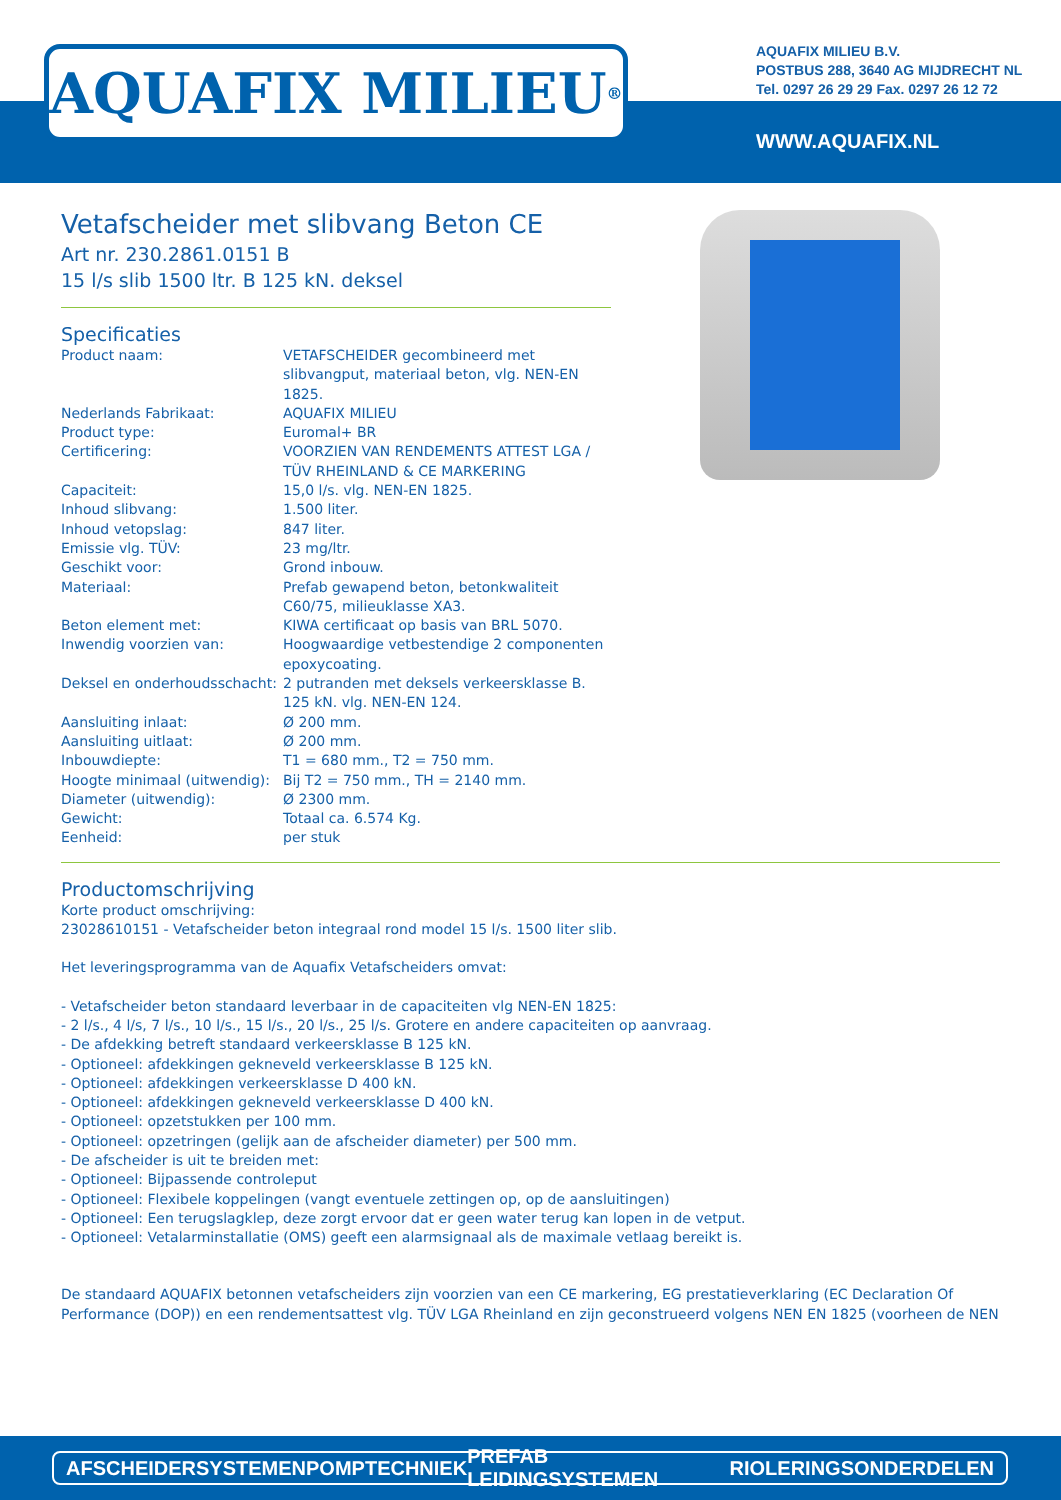AQUAFIX MILIEU<sup>®</sup>
AQUAFIX MILIEU B.V.
POSTBUS 288, 3640 AG MIJDRECHT NL
Tel. 0297 26 29 29 Fax. 0297 26 12 72
WWW.AQUAFIX.NL
Vetafscheider met slibvang Beton CE
Art nr. 230.2861.0151 B
15 l/s slib 1500 ltr. B 125 kN. deksel
Specificaties
| Product naam: | VETAFSCHEIDER gecombineerd met slibvangput, materiaal beton, vlg. NEN-EN 1825. |
| Nederlands Fabrikaat: | AQUAFIX MILIEU |
| Product type: | Euromal+ BR |
| Certificering: | VOORZIEN VAN RENDEMENTS ATTEST LGA / TÜV RHEINLAND & CE MARKERING |
| Capaciteit: | 15,0 l/s. vlg. NEN-EN 1825. |
| Inhoud slibvang: | 1.500 liter. |
| Inhoud vetopslag: | 847 liter. |
| Emissie vlg. TÜV: | 23 mg/ltr. |
| Geschikt voor: | Grond inbouw. |
| Materiaal: | Prefab gewapend beton, betonkwaliteit C60/75, milieuklasse XA3. |
| Beton element met: | KIWA certificaat op basis van BRL 5070. |
| Inwendig voorzien van: | Hoogwaardige vetbestendige 2 componenten epoxycoating. |
| Deksel en onderhoudsschacht: | 2 putranden met deksels verkeersklasse B. 125 kN. vlg. NEN-EN 124. |
| Aansluiting inlaat: | Ø 200 mm. |
| Aansluiting uitlaat: | Ø 200 mm. |
| Inbouwdiepte: | T1 = 680 mm., T2 = 750 mm. |
| Hoogte minimaal (uitwendig): | Bij T2 = 750 mm., TH = 2140 mm. |
| Diameter (uitwendig): | Ø 2300 mm. |
| Gewicht: | Totaal ca. 6.574 Kg. |
| Eenheid: | per stuk |
Productomschrijving
Korte product omschrijving:
23028610151 - Vetafscheider beton integraal rond model 15 l/s. 1500 liter slib.
Het leveringsprogramma van de Aquafix Vetafscheiders omvat:
- Vetafscheider beton standaard leverbaar in de capaciteiten vlg NEN-EN 1825:
- 2 l/s., 4 l/s, 7 l/s., 10 l/s., 15 l/s., 20 l/s., 25 l/s. Grotere en andere capaciteiten op aanvraag.
- De afdekking betreft standaard verkeersklasse B 125 kN.
- Optioneel: afdekkingen gekneveld verkeersklasse B 125 kN.
- Optioneel: afdekkingen verkeersklasse D 400 kN.
- Optioneel: afdekkingen gekneveld verkeersklasse D 400 kN.
- Optioneel: opzetstukken per 100 mm.
- Optioneel: opzetringen (gelijk aan de afscheider diameter) per 500 mm.
- De afscheider is uit te breiden met:
- Optioneel: Bijpassende controleput
- Optioneel: Flexibele koppelingen (vangt eventuele zettingen op, op de aansluitingen)
- Optioneel: Een terugslagklep, deze zorgt ervoor dat er geen water terug kan lopen in de vetput.
- Optioneel: Vetalarminstallatie (OMS) geeft een alarmsignaal als de maximale vetlaag bereikt is.
De standaard AQUAFIX betonnen vetafscheiders zijn voorzien van een CE markering, EG prestatieverklaring (EC Declaration Of Performance (DOP)) en een rendementsattest vlg. TÜV LGA Rheinland en zijn geconstrueerd volgens NEN EN 1825 (voorheen de NEN
AFSCHEIDERSYSTEMEN POMPTECHNIEK PREFAB LEIDINGSYSTEMEN RIOLERINGSONDERDELEN